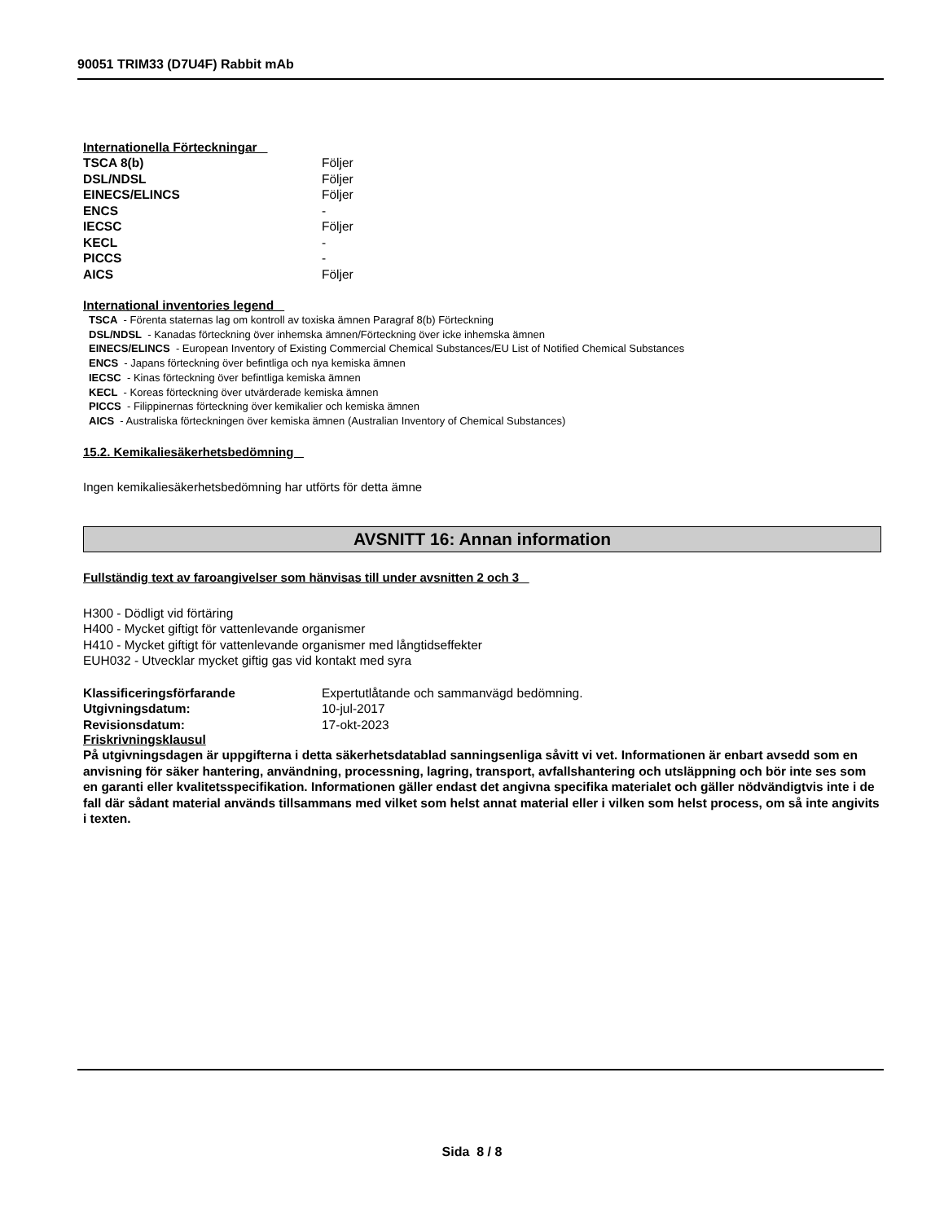90051 TRIM33 (D7U4F) Rabbit mAb
Internationella Förteckningar
| TSCA 8(b) | Följer |
| DSL/NDSL | Följer |
| EINECS/ELINCS | Följer |
| ENCS | - |
| IECSC | Följer |
| KECL | - |
| PICCS | - |
| AICS | Följer |
International inventories legend
TSCA - Förenta staternas lag om kontroll av toxiska ämnen Paragraf 8(b) Förteckning
DSL/NDSL - Kanadas förteckning över inhemska ämnen/Förteckning över icke inhemska ämnen
EINECS/ELINCS - European Inventory of Existing Commercial Chemical Substances/EU List of Notified Chemical Substances
ENCS - Japans förteckning över befintliga och nya kemiska ämnen
IECSC - Kinas förteckning över befintliga kemiska ämnen
KECL - Koreas förteckning över utvärderade kemiska ämnen
PICCS - Filippinernas förteckning över kemikalier och kemiska ämnen
AICS - Australiska förteckningen över kemiska ämnen (Australian Inventory of Chemical Substances)
15.2. Kemikaliesäkerhetsbedömning
Ingen kemikaliesäkerhetsbedömning har utförts för detta ämne
AVSNITT 16: Annan information
Fullständig text av faroangivelser som hänvisas till under avsnitten 2 och 3
H300 - Dödligt vid förtäring
H400 - Mycket giftigt för vattenlevande organismer
H410 - Mycket giftigt för vattenlevande organismer med långtidseffekter
EUH032 - Utvecklar mycket giftig gas vid kontakt med syra
| Klassificeringsförfarande | Expertutlåtande och sammanvägd bedömning. |
| Utgivningsdatum: | 10-jul-2017 |
| Revisionsdatum: | 17-okt-2023 |
Friskrivningsklausul
På utgivningsdagen är uppgifterna i detta säkerhetsdatablad sanningsenliga såvitt vi vet. Informationen är enbart avsedd som en anvisning för säker hantering, användning, processning, lagring, transport, avfallshantering och utsläppning och bör inte ses som en garanti eller kvalitetsspecifikation. Informationen gäller endast det angivna specifika materialet och gäller nödvändigtvis inte i de fall där sådant material används tillsammans med vilket som helst annat material eller i vilken som helst process, om så inte angivits i texten.
Sida 8 / 8